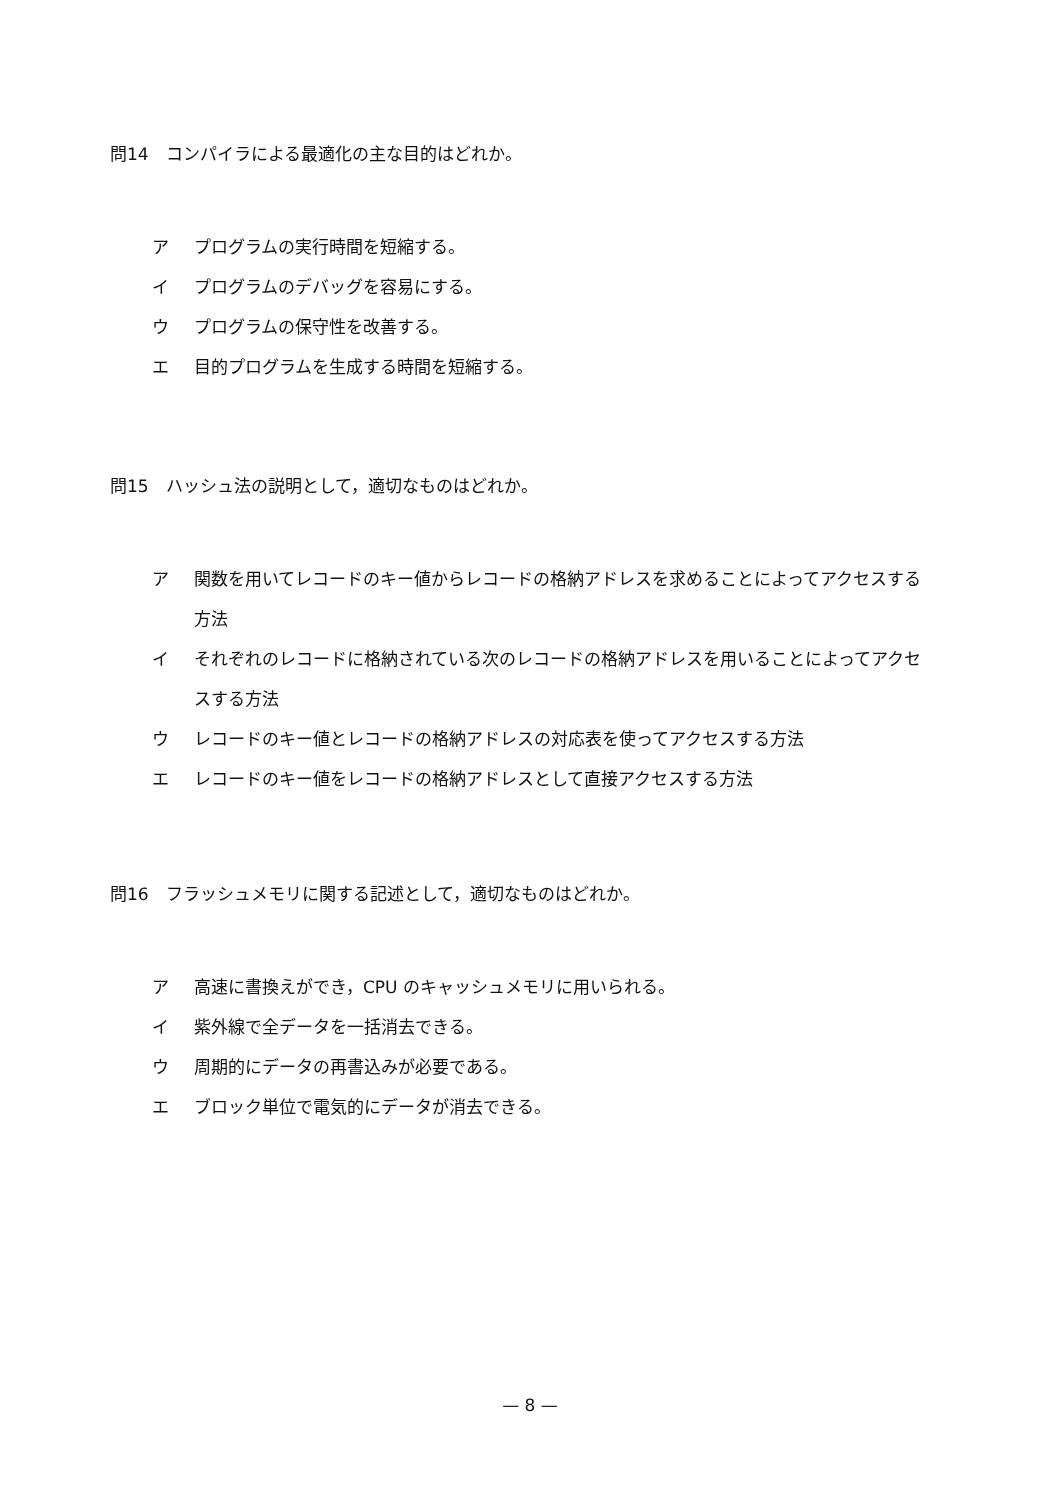問14　コンパイラによる最適化の主な目的はどれか。
ア プログラムの実行時間を短縮する。
イ プログラムのデバッグを容易にする。
ウ プログラムの保守性を改善する。
エ 目的プログラムを生成する時間を短縮する。
問15　ハッシュ法の説明として，適切なものはどれか。
ア 関数を用いてレコードのキー値からレコードの格納アドレスを求めることによってアクセスする方法
イ それぞれのレコードに格納されている次のレコードの格納アドレスを用いることによってアクセスする方法
ウ レコードのキー値とレコードの格納アドレスの対応表を使ってアクセスする方法
エ レコードのキー値をレコードの格納アドレスとして直接アクセスする方法
問16　フラッシュメモリに関する記述として，適切なものはどれか。
ア 高速に書換えができ，CPU のキャッシュメモリに用いられる。
イ 紫外線で全データを一括消去できる。
ウ 周期的にデータの再書込みが必要である。
エ ブロック単位で電気的にデータが消去できる。
— 8 —